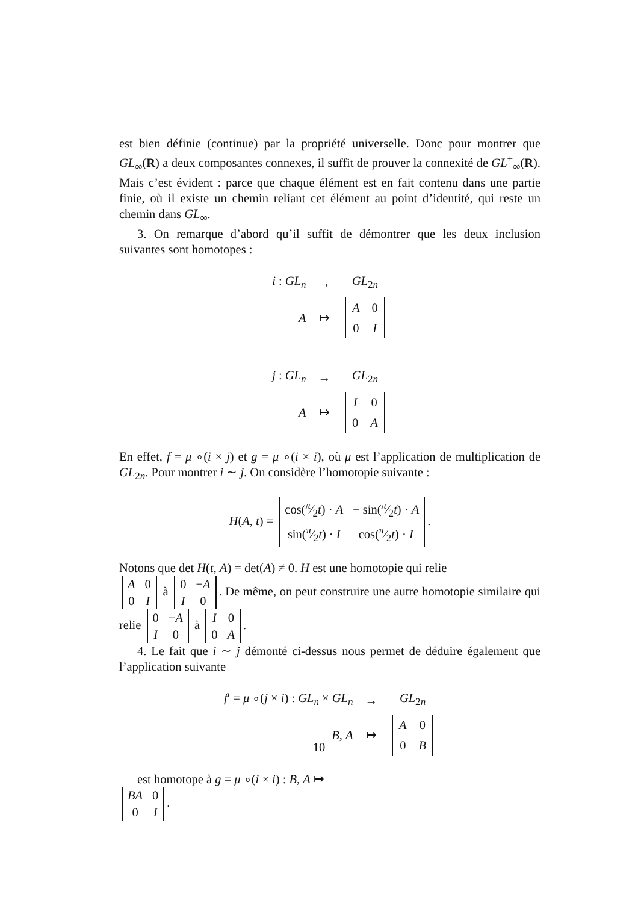est bien définie (continue) par la propriété universelle. Donc pour montrer que GL<sub>∞</sub>(R) a deux composantes connexes, il suffit de prouver la connexité de GL<sup>+</sup><sub>∞</sub>(R). Mais c’est évident : parce que chaque élément est en fait contenu dans une partie finie, où il existe un chemin reliant cet élément au point d’identité, qui reste un chemin dans GL<sub>∞</sub>.
3. On remarque d’abord qu’il suffit de démontrer que les deux inclusion suivantes sont homotopes :
| i : GL<sub>n</sub> | → | GL<sub>2n</sub> |
| A | ↦ | / A / 0 / / 0 / I / |
| j : GL<sub>n</sub> | → | GL<sub>2n</sub> |
| A | ↦ | / I / 0 / / 0 / A / |
En effet, f = μ ∘(i × j) et g = μ ∘(i × i), où μ est l’application de multiplication de GL<sub>2n</sub>. Pour montrer i ∼ j. On considère l’homotopie suivante :
H(A, t) =
| cos(π⁄2 t ) · A | − sin(π⁄2 t ) · A |
| sin(π⁄2 t ) · I | cos(π⁄2 t ) · I |
.
Notons que det H(t, A) = det(A) ≠ 0. H est une homotopie qui relie
| A | 0 |
| 0 | I |
à
| 0 | − A |
| I | 0 |
. De même, on peut construire une autre homotopie similaire qui relie
| 0 | − A |
| I | 0 |
à
| I | 0 |
| 0 | A |
.
4. Le fait que i ∼ j démonté ci-dessus nous permet de déduire également que l’application suivante
| f ′ = μ ∘( j × i ) : GL<sub>n</sub> × GL<sub>n</sub> | → | GL<sub>2n</sub> |
| B , A | ↦ | / A / 0 / / 0 / B / |
est homotope à g = μ ∘(i × i) : B, A ↦
| BA | 0 |
| 0 | I |
.
10